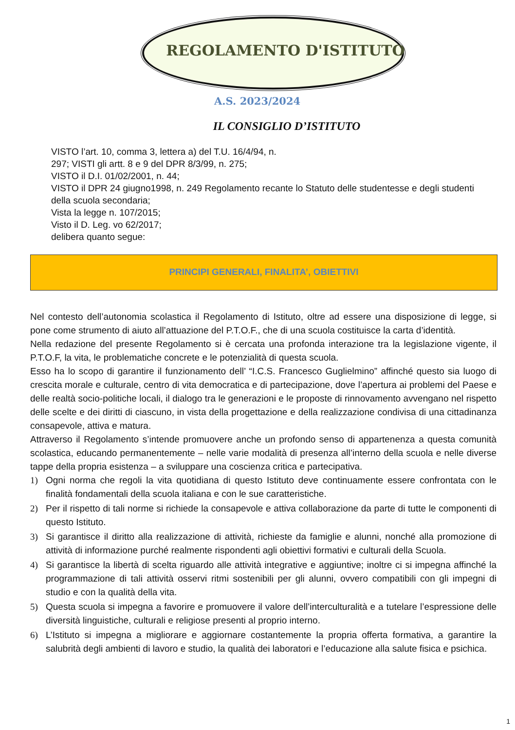REGOLAMENTO D'ISTITUTO
A.S. 2023/2024
IL CONSIGLIO D’ISTITUTO
VISTO l’art. 10, comma 3, lettera a) del T.U. 16/4/94, n.
297; VISTI gli artt. 8 e 9 del DPR 8/3/99, n. 275;
VISTO il D.I. 01/02/2001, n. 44;
VISTO il DPR 24 giugno1998, n. 249 Regolamento recante lo Statuto delle studentesse e degli studenti della scuola secondaria;
Vista la legge n. 107/2015;
Visto il D. Leg. vo 62/2017;
delibera quanto segue:
PRINCIPI GENERALI, FINALITA’, OBIETTIVI
Nel contesto dell’autonomia scolastica il Regolamento di Istituto, oltre ad essere una disposizione di legge, si pone come strumento di aiuto all’attuazione del P.T.O.F., che di una scuola costituisce la carta d’identità.
Nella redazione del presente Regolamento si è cercata una profonda interazione tra la legislazione vigente, il P.T.O.F, la vita, le problematiche concrete e le potenzialità di questa scuola.
Esso ha lo scopo di garantire il funzionamento dell’ “I.C.S. Francesco Guglielmino” affinché questo sia luogo di crescita morale e culturale, centro di vita democratica e di partecipazione, dove l’apertura ai problemi del Paese e delle realtà socio-politiche locali, il dialogo tra le generazioni e le proposte di rinnovamento avvengano nel rispetto delle scelte e dei diritti di ciascuno, in vista della progettazione e della realizzazione condivisa di una cittadinanza consapevole, attiva e matura.
Attraverso il Regolamento s’intende promuovere anche un profondo senso di appartenenza a questa comunità scolastica, educando permanentemente – nelle varie modalità di presenza all’interno della scuola e nelle diverse tappe della propria esistenza – a sviluppare una coscienza critica e partecipativa.
1) Ogni norma che regoli la vita quotidiana di questo Istituto deve continuamente essere confrontata con le finalità fondamentali della scuola italiana e con le sue caratteristiche.
2) Per il rispetto di tali norme si richiede la consapevole e attiva collaborazione da parte di tutte le componenti di questo Istituto.
3) Si garantisce il diritto alla realizzazione di attività, richieste da famiglie e alunni, nonché alla promozione di attività di informazione purché realmente rispondenti agli obiettivi formativi e culturali della Scuola.
4) Si garantisce la libertà di scelta riguardo alle attività integrative e aggiuntive; inoltre ci si impegna affinché la programmazione di tali attività osservi ritmi sostenibili per gli alunni, ovvero compatibili con gli impegni di studio e con la qualità della vita.
5) Questa scuola si impegna a favorire e promuovere il valore dell’interculturalità e a tutelare l’espressione delle diversità linguistiche, culturali e religiose presenti al proprio interno.
6) L’Istituto si impegna a migliorare e aggiornare costantemente la propria offerta formativa, a garantire la salubrità degli ambienti di lavoro e studio, la qualità dei laboratori e l’educazione alla salute fisica e psichica.
1